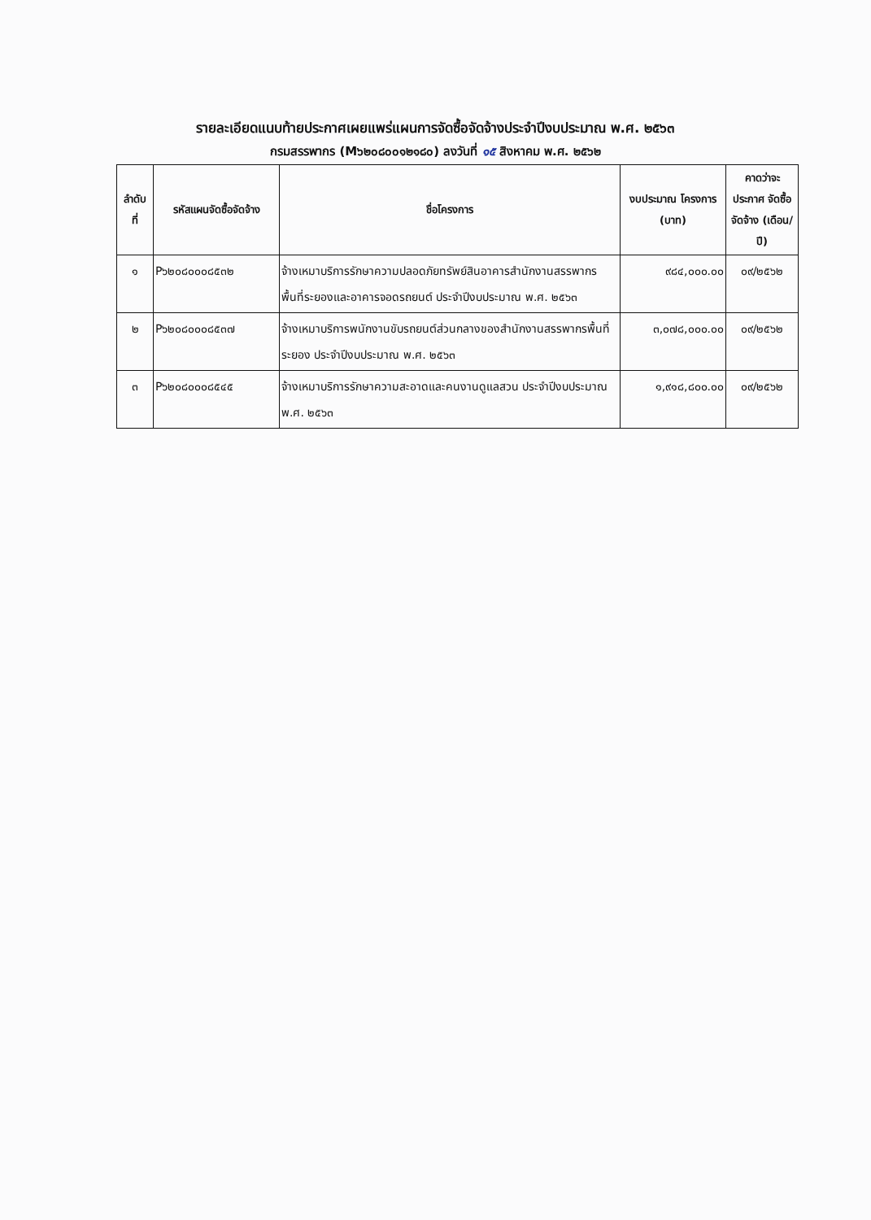รายละเอียดแนบท้ายประกาศเผยแพร่แผนการจัดซื้อจัดจ้างประจำปีงบประมาณ พ.ศ. ๒๕๖๓
กรมสรรพากร (M๖๒๐๘๐๐๑๒๑๘๐) ลงวันที่ ๑๕ สิงหาคม พ.ศ. ๒๕๖๒
| ลำดับ ที่ | รหัสแผนจัดซื้อจัดจ้าง | ชื่อโครงการ | งบประมาณ โครงการ (บาท) | คาดว่าจะ ประกาศ จัดซื้อจัดจ้าง (เดือน/ปี) |
| --- | --- | --- | --- | --- |
| ๑ | P๖๒๐๘๐๐๐๘๕๓๒ | จ้างเหมาบริการรักษาความปลอดภัยทรัพย์สินอาคารสำนักงานสรรพากรพื้นที่ระยองและอาคารจอดรถยนต์ ประจำปีงบประมาณ พ.ศ. ๒๕๖๓ | ๙๘๔,๐๐๐.๐๐ | ๐๙/๒๕๖๒ |
| ๒ | P๖๒๐๘๐๐๐๘๕๓๗ | จ้างเหมาบริการพนักงานขับรถยนต์ส่วนกลางของสำนักงานสรรพากรพื้นที่ระยอง ประจำปีงบประมาณ พ.ศ. ๒๕๖๓ | ๓,๐๗๘,๐๐๐.๐๐ | ๐๙/๒๕๖๒ |
| ๓ | P๖๒๐๘๐๐๐๘๕๔๕ | จ้างเหมาบริการรักษาความสะอาดและคนงานดูแลสวน ประจำปีงบประมาณ พ.ศ. ๒๕๖๓ | ๑,๙๑๘,๘๐๐.๐๐ | ๐๙/๒๕๖๒ |